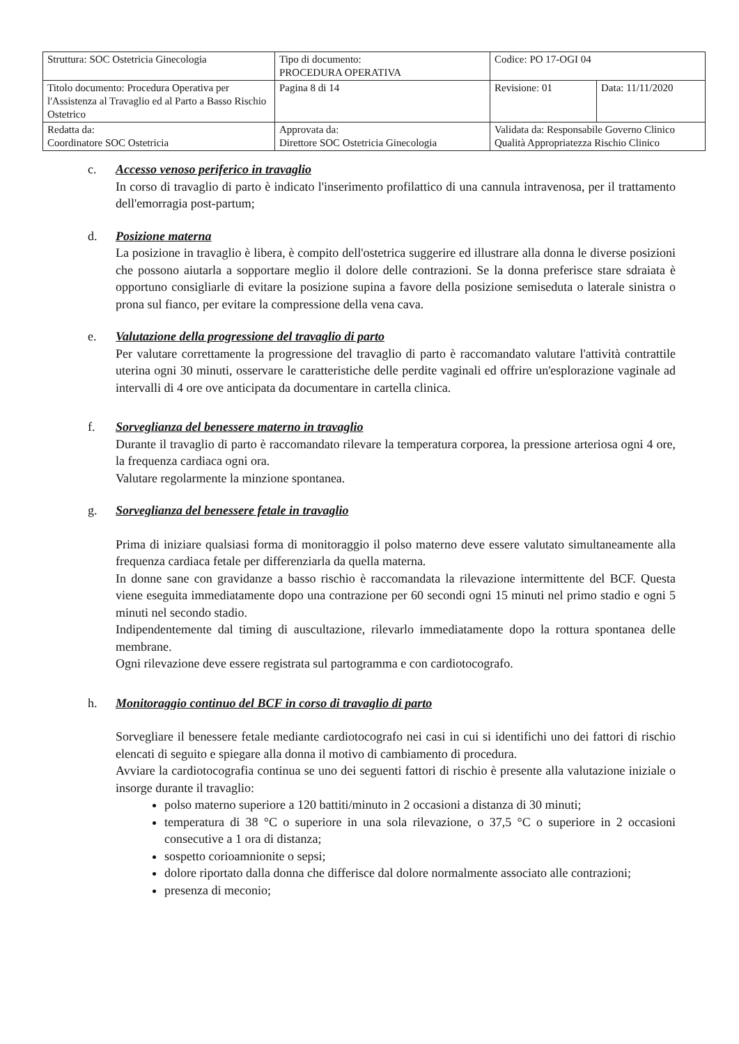| Struttura: SOC Ostetricia Ginecologia | Tipo di documento: PROCEDURA OPERATIVA | Codice: PO 17-OGI 04 | |
| Titolo documento: Procedura Operativa per l'Assistenza al Travaglio ed al Parto a Basso Rischio Ostetrico | Pagina 8 di 14 | Revisione: 01 | Data: 11/11/2020 |
| Redatta da: Coordinatore SOC Ostetricia | Approvata da: Direttore SOC Ostetricia Ginecologia | Validata da: Responsabile Governo Clinico Qualità Appropriatezza Rischio Clinico | |
c. Accesso venoso periferico in travaglio
In corso di travaglio di parto è indicato l'inserimento profilattico di una cannula intravenosa, per il trattamento dell'emorragia post-partum;
d. Posizione materna
La posizione in travaglio è libera, è compito dell'ostetrica suggerire ed illustrare alla donna le diverse posizioni che possono aiutarla a sopportare meglio il dolore delle contrazioni. Se la donna preferisce stare sdraiata è opportuno consigliarle di evitare la posizione supina a favore della posizione semiseduta o laterale sinistra o prona sul fianco, per evitare la compressione della vena cava.
e. Valutazione della progressione del travaglio di parto
Per valutare correttamente la progressione del travaglio di parto è raccomandato valutare l'attività contrattile uterina ogni 30 minuti, osservare le caratteristiche delle perdite vaginali ed offrire un'esplorazione vaginale ad intervalli di 4 ore ove anticipata da documentare in cartella clinica.
f. Sorveglianza del benessere materno in travaglio
Durante il travaglio di parto è raccomandato rilevare la temperatura corporea, la pressione arteriosa ogni 4 ore, la frequenza cardiaca ogni ora.
Valutare regolarmente la minzione spontanea.
g. Sorveglianza del benessere fetale in travaglio
Prima di iniziare qualsiasi forma di monitoraggio il polso materno deve essere valutato simultaneamente alla frequenza cardiaca fetale per differenziarla da quella materna.
In donne sane con gravidanze a basso rischio è raccomandata la rilevazione intermittente del BCF. Questa viene eseguita immediatamente dopo una contrazione per 60 secondi ogni 15 minuti nel primo stadio e ogni 5 minuti nel secondo stadio.
Indipendentemente dal timing di auscultazione, rilevarlo immediatamente dopo la rottura spontanea delle membrane.
Ogni rilevazione deve essere registrata sul partogramma e con cardiotocografo.
h. Monitoraggio continuo del BCF in corso di travaglio di parto
Sorvegliare il benessere fetale mediante cardiotocografo nei casi in cui si identifichi uno dei fattori di rischio elencati di seguito e spiegare alla donna il motivo di cambiamento di procedura.
Avviare la cardiotocografia continua se uno dei seguenti fattori di rischio è presente alla valutazione iniziale o insorge durante il travaglio:
polso materno superiore a 120 battiti/minuto in 2 occasioni a distanza di 30 minuti;
temperatura di 38 °C o superiore in una sola rilevazione, o 37,5 °C o superiore in 2 occasioni consecutive a 1 ora di distanza;
sospetto corioamnionite o sepsi;
dolore riportato dalla donna che differisce dal dolore normalmente associato alle contrazioni;
presenza di meconio;